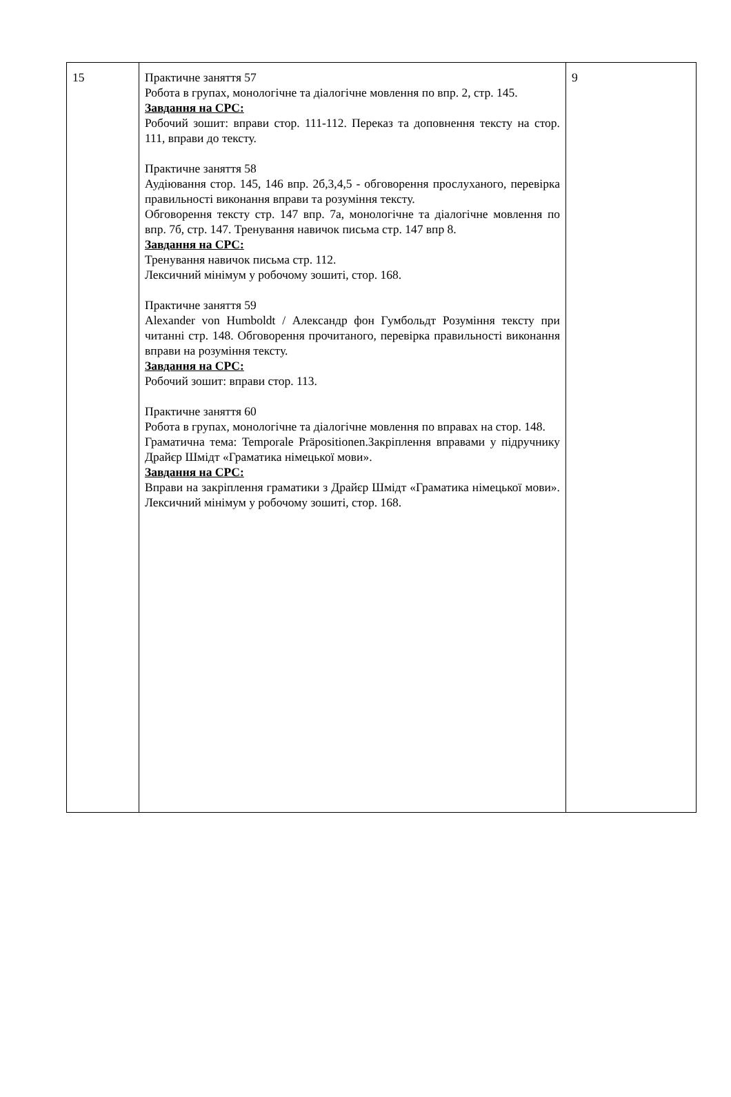| 15 | Практичне заняття 57 Робота в групах, монологічне та діалогічне мовлення по впр. 2, стр. 145. Завдання на СРС: Робочий зошит: вправи стор. 111-112. Переказ та доповнення тексту на стор. 111, вправи до тексту. Практичне заняття 58 Аудіювання стор. 145, 146 впр. 2б,3,4,5 - обговорення прослуханого, перевірка правильності виконання вправи та розуміння тексту. Обговорення тексту стр. 147 впр. 7а, монологічне та діалогічне мовлення по впр. 7б, стр. 147. Тренування навичок письма стр. 147 впр 8. Завдання на СРС: Тренування навичок письма стр. 112. Лексичний мінімум у робочому зошиті, стор. 168. Практичне заняття 59 Alexander von Humboldt / Александр фон Гумбольдт Розуміння тексту при читанні стр. 148. Обговорення прочитаного, перевірка правильності виконання вправи на розуміння тексту. Завдання на СРС: Робочий зошит: вправи стор. 113. Практичне заняття 60 Робота в групах, монологічне та діалогічне мовлення по вправах на стор. 148. Граматична тема: Temporale Präpositionen.Закріплення вправами у підручнику Драйєр Шмідт «Граматика німецької мови». Завдання на СРС: Вправи на закріплення граматики з Драйєр Шмідт «Граматика німецької мови». Лексичний мінімум у робочому зошиті, стор. 168. | 9 |